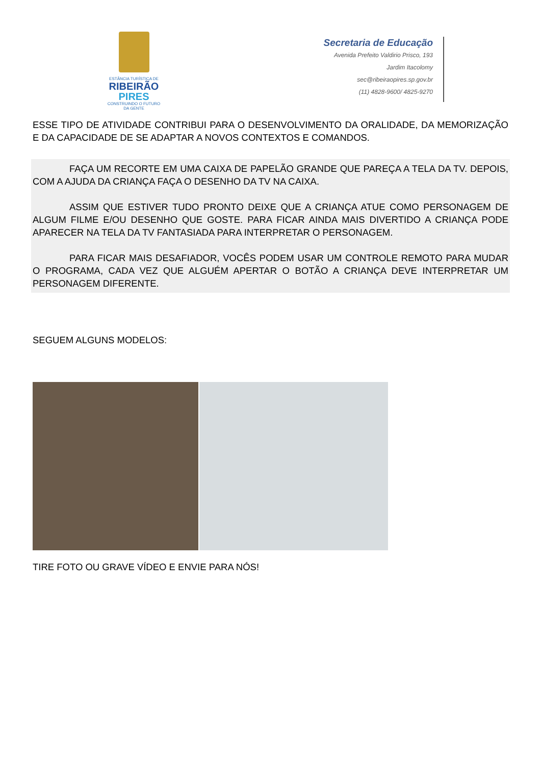ESTÂNCIA TURÍSTICA DE
RIBEIRÃO
PIRES
CONSTRUINDO O FUTURO DA GENTE
Secretaria de Educação
Avenida Prefeito Valdirio Prisco, 193
Jardim Itacolomy
sec@ribeiraopires.sp.gov.br
(11) 4828-9600/ 4825-9270
ESSE TIPO DE ATIVIDADE CONTRIBUI PARA O DESENVOLVIMENTO DA ORALIDADE, DA MEMORIZAÇÃO E DA CAPACIDADE DE SE ADAPTAR A NOVOS CONTEXTOS E COMANDOS.
FAÇA UM RECORTE EM UMA CAIXA DE PAPELÃO GRANDE QUE PAREÇA A TELA DA TV. DEPOIS, COM A AJUDA DA CRIANÇA FAÇA O DESENHO DA TV NA CAIXA.
ASSIM QUE ESTIVER TUDO PRONTO DEIXE QUE A CRIANÇA ATUE COMO PERSONAGEM DE ALGUM FILME E/OU DESENHO QUE GOSTE. PARA FICAR AINDA MAIS DIVERTIDO A CRIANÇA PODE APARECER NA TELA DA TV FANTASIADA PARA INTERPRETAR O PERSONAGEM.
PARA FICAR MAIS DESAFIADOR, VOCÊS PODEM USAR UM CONTROLE REMOTO PARA MUDAR O PROGRAMA, CADA VEZ QUE ALGUÉM APERTAR O BOTÃO A CRIANÇA DEVE INTERPRETAR UM PERSONAGEM DIFERENTE.
SEGUEM ALGUNS MODELOS:
TIRE FOTO OU GRAVE VÍDEO E ENVIE PARA NÓS!